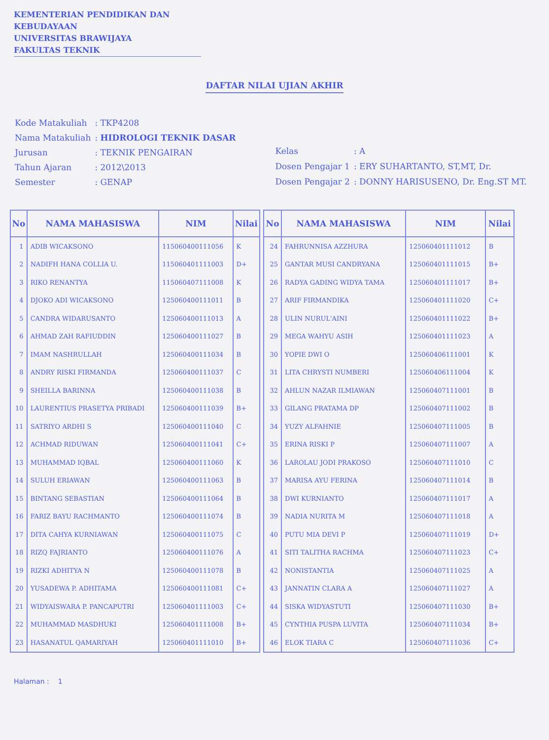KEMENTERIAN PENDIDIKAN DAN KEBUDAYAAN
UNIVERSITAS BRAWIJAYA
FAKULTAS TEKNIK
DAFTAR NILAI UJIAN AKHIR
| Kode Matakuliah | : TKP4208 |
| Nama Matakuliah | : HIDROLOGI TEKNIK DASAR |
| Jurusan | : TEKNIK PENGAIRAN |
| Tahun Ajaran | : 2012\2013 |
| Semester | : GENAP |
| Kelas | : A |
| Dosen Pengajar 1 | : ERY SUHARTANTO, ST,MT, Dr. |
| Dosen Pengajar 2 | : DONNY HARISUSENO, Dr. Eng.ST MT. |
| No | NAMA MAHASISWA | NIM | Nilai |
| --- | --- | --- | --- |
| 1 | ADIB WICAKSONO | 115060400111056 | K |
| 2 | NADIFH HANA COLLIA U. | 115060401111003 | D+ |
| 3 | RIKO RENANTYA | 115060407111008 | K |
| 4 | DJOKO ADI WICAKSONO | 125060400111011 | B |
| 5 | CANDRA WIDARUSANTO | 125060400111013 | A |
| 6 | AHMAD ZAH RAFIUDDIN | 125060400111027 | B |
| 7 | IMAM NASHRULLAH | 125060400111034 | B |
| 8 | ANDRY RISKI FIRMANDA | 125060400111037 | C |
| 9 | SHEILLA BARINNA | 125060400111038 | B |
| 10 | LAURENTIUS PRASETYA PRIBADI | 125060400111039 | B+ |
| 11 | SATRIYO ARDHI S | 125060400111040 | C |
| 12 | ACHMAD RIDUWAN | 125060400111041 | C+ |
| 13 | MUHAMMAD IQBAL | 125060400111060 | K |
| 14 | SULUH ERIAWAN | 125060400111063 | B |
| 15 | BINTANG SEBASTIAN | 125060400111064 | B |
| 16 | FARIZ BAYU RACHMANTO | 125060400111074 | B |
| 17 | DITA CAHYA KURNIAWAN | 125060400111075 | C |
| 18 | RIZQ FAJRIANTO | 125060400111076 | A |
| 19 | RIZKI ADHITYA N | 125060400111078 | B |
| 20 | YUSADEWA P. ADHITAMA | 125060400111081 | C+ |
| 21 | WIDYAISWARA P. PANCAPUTRI | 125060401111003 | C+ |
| 22 | MUHAMMAD MASDHUKI | 125060401111008 | B+ |
| 23 | HASANATUL QAMARIYAH | 125060401111010 | B+ |
| No | NAMA MAHASISWA | NIM | Nilai |
| --- | --- | --- | --- |
| 24 | FAHRUNNISA AZZHURA | 125060401111012 | B |
| 25 | GANTAR MUSI CANDRYANA | 125060401111015 | B+ |
| 26 | RADYA GADING WIDYA TAMA | 125060401111017 | B+ |
| 27 | ARIF FIRMANDIKA | 125060401111020 | C+ |
| 28 | ULIN NURUL'AINI | 125060401111022 | B+ |
| 29 | MEGA WAHYU ASIH | 125060401111023 | A |
| 30 | YOPIE DWI O | 125060406111001 | K |
| 31 | LITA CHRYSTI NUMBERI | 125060406111004 | K |
| 32 | AHLUN NAZAR ILMIAWAN | 125060407111001 | B |
| 33 | GILANG PRATAMA DP | 125060407111002 | B |
| 34 | YUZY ALFAHNIE | 125060407111005 | B |
| 35 | ERINA RISKI P | 125060407111007 | A |
| 36 | LAROLAU JODI PRAKOSO | 125060407111010 | C |
| 37 | MARISA AYU FERINA | 125060407111014 | B |
| 38 | DWI KURNIANTO | 125060407111017 | A |
| 39 | NADIA NURITA M | 125060407111018 | A |
| 40 | PUTU MIA DEVI P | 125060407111019 | D+ |
| 41 | SITI TALITHA RACHMA | 125060407111023 | C+ |
| 42 | NONISTANTIA | 125060407111025 | A |
| 43 | JANNATIN CLARA A | 125060407111027 | A |
| 44 | SISKA WIDYASTUTI | 125060407111030 | B+ |
| 45 | CYNTHIA PUSPA LUVITA | 125060407111034 | B+ |
| 46 | ELOK TIARA C | 125060407111036 | C+ |
Halaman : 1